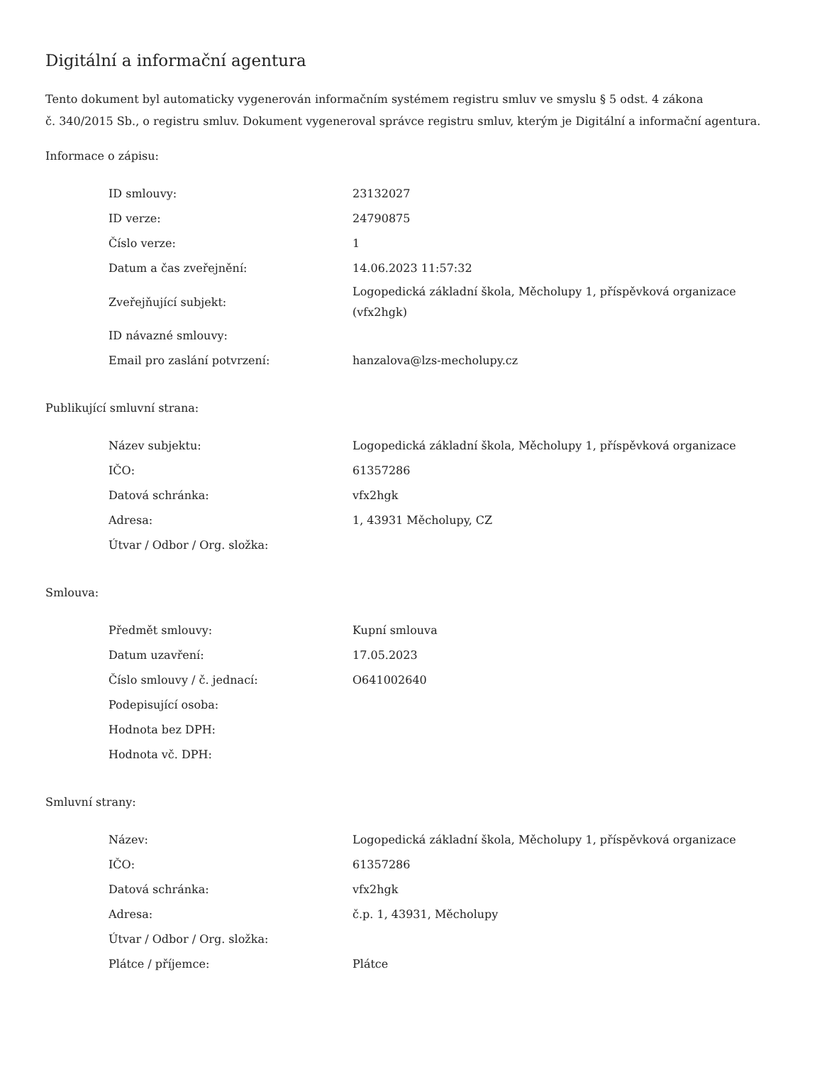Digitální a informační agentura
Tento dokument byl automaticky vygenerován informačním systémem registru smluv ve smyslu § 5 odst. 4 zákona
č. 340/2015 Sb., o registru smluv. Dokument vygeneroval správce registru smluv, kterým je Digitální a informační agentura.
Informace o zápisu:
| ID smlouvy: | 23132027 |
| ID verze: | 24790875 |
| Číslo verze: | 1 |
| Datum a čas zveřejnění: | 14.06.2023 11:57:32 |
| Zveřejňující subjekt: | Logopedická základní škola, Měcholupy 1, příspěvková organizace (vfx2hgk) |
| ID návazné smlouvy: | |
| Email pro zaslání potvrzení: | hanzalova@lzs-mecholupy.cz |
Publikující smluvní strana:
| Název subjektu: | Logopedická základní škola, Měcholupy 1, příspěvková organizace |
| IČO: | 61357286 |
| Datová schránka: | vfx2hgk |
| Adresa: | 1, 43931 Měcholupy, CZ |
| Útvar / Odbor / Org. složka: | |
Smlouva:
| Předmět smlouvy: | Kupní smlouva |
| Datum uzavření: | 17.05.2023 |
| Číslo smlouvy / č. jednací: | O641002640 |
| Podepisující osoba: | |
| Hodnota bez DPH: | |
| Hodnota vč. DPH: | |
Smluvní strany:
| Název: | Logopedická základní škola, Měcholupy 1, příspěvková organizace |
| IČO: | 61357286 |
| Datová schránka: | vfx2hgk |
| Adresa: | č.p. 1, 43931, Měcholupy |
| Útvar / Odbor / Org. složka: | |
| Plátce / příjemce: | Plátce |